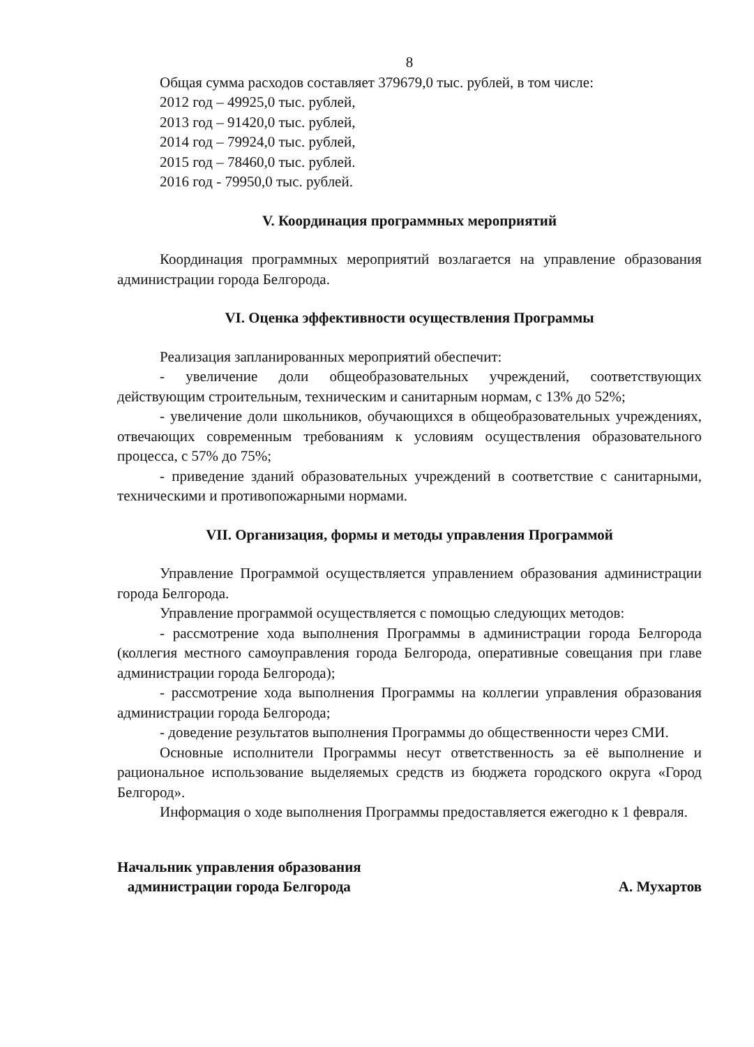8
Общая сумма расходов составляет 379679,0 тыс. рублей, в том числе:
2012 год – 49925,0 тыс. рублей,
2013 год – 91420,0 тыс. рублей,
2014 год – 79924,0 тыс. рублей,
2015 год – 78460,0 тыс. рублей.
2016 год - 79950,0 тыс. рублей.
V. Координация программных мероприятий
Координация программных мероприятий возлагается на управление образования администрации города Белгорода.
VI. Оценка эффективности осуществления Программы
Реализация запланированных мероприятий обеспечит:
- увеличение доли общеобразовательных учреждений, соответствующих действующим строительным, техническим и санитарным нормам, с 13% до 52%;
- увеличение доли школьников, обучающихся в общеобразовательных учреждениях, отвечающих современным требованиям к условиям осуществления образовательного процесса, с 57% до 75%;
- приведение зданий образовательных учреждений в соответствие с санитарными, техническими и противопожарными нормами.
VII. Организация, формы и методы управления Программой
Управление Программой осуществляется управлением образования администрации города Белгорода.
Управление программой осуществляется с помощью следующих методов:
- рассмотрение хода выполнения Программы в администрации города Белгорода (коллегия местного самоуправления города Белгорода, оперативные совещания при главе администрации города Белгорода);
- рассмотрение хода выполнения Программы на коллегии управления образования администрации города Белгорода;
- доведение результатов выполнения Программы до общественности через СМИ.
Основные исполнители Программы несут ответственность за её выполнение и рациональное использование выделяемых средств из бюджета городского округа «Город Белгород».
Информация о ходе выполнения Программы предоставляется ежегодно к 1 февраля.
Начальник управления образования
администрации города Белгорода
А. Мухартов